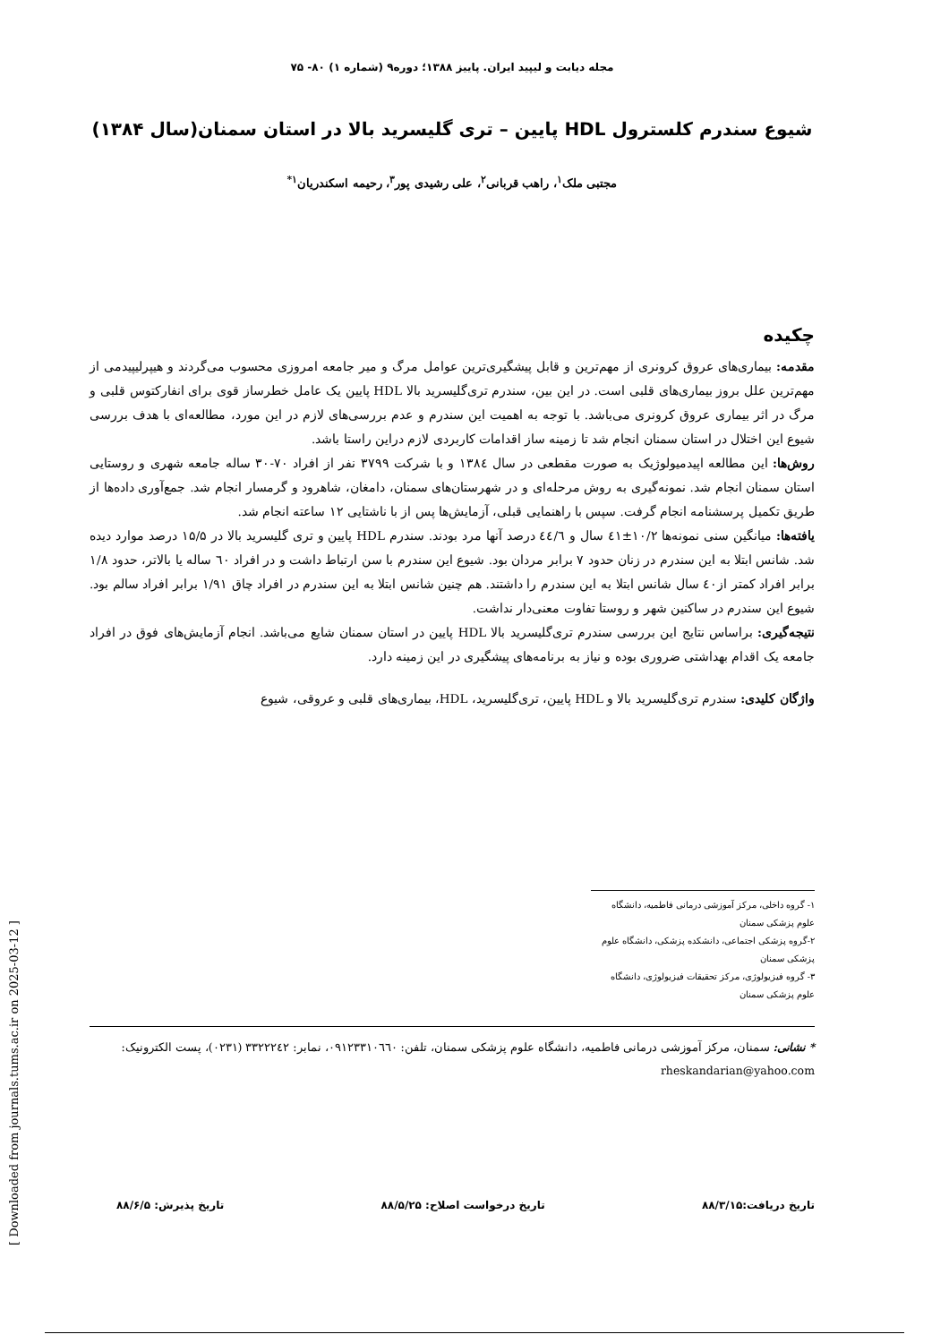مجله دیابت و لیپید ایران. پاییز ۱۳۸۸؛ دوره۹ (شماره ۱) ۸۰- ۷۵
شیوع سندرم کلسترول HDL پایین – تری گلیسرید بالا در استان سمنان(سال ۱۳۸۴)
مجتبی ملک<sup>۱</sup>، راهب قربانی<sup>۲</sup>، علی رشیدی پور<sup>۳</sup>، رحیمه اسکندریان<sup>۱*</sup>
چکیده
مقدمه: بیماری‌های عروق کرونری از مهم‌ترین و قابل پیشگیری‌ترین عوامل مرگ و میر جامعه امروزی محسوب می‌گردند و هیپرلیپیدمی از مهم‌ترین علل بروز بیماری‌های قلبی است. در این بین، سندرم تری‌گلیسرید بالا HDL پایین یک عامل خطرساز قوی برای انفارکتوس قلبی و مرگ در اثر بیماری عروق کرونری می‌باشد. با توجه به اهمیت این سندرم و عدم بررسی‌های لازم در این مورد، مطالعه‌ای با هدف بررسی شیوع این اختلال در استان سمنان انجام شد تا زمینه ساز اقدامات کاربردی لازم دراین راستا باشد.
روش‌ها: این مطالعه اپیدمیولوژیک به صورت مقطعی در سال ۱۳۸٤ و با شرکت ۳۷۹۹ نفر از افراد ۷۰-۳۰ ساله جامعه شهری و روستایی استان سمنان انجام شد. نمونه‌گیری به روش مرحله‌ای و در شهرستان‌های سمنان، دامغان، شاهرود و گرمسار انجام شد. جمع‌آوری داده‌ها از طریق تکمیل پرسشنامه انجام گرفت. سپس با راهنمایی قبلی، آزمایش‌ها پس از با ناشتایی ۱۲ ساعته انجام شد.
یافته‌ها: میانگین سنی نمونه‌ها ۱۰/۲±٤۱ سال و ٤٤/٦ درصد آنها مرد بودند. سندرم HDL پایین و تری گلیسرید بالا در ۱۵/۵ درصد موارد دیده شد. شانس ابتلا به این سندرم در زنان حدود ۷ برابر مردان بود. شیوع این سندرم با سن ارتباط داشت و در افراد ٦۰ ساله یا بالاتر، حدود ۱/۸ برابر افراد کمتر از٤۰ سال شانس ابتلا به این سندرم را داشتند. هم چنین شانس ابتلا به این سندرم در افراد چاق ۱/۹۱ برابر افراد سالم بود. شیوع این سندرم در ساکنین شهر و روستا تفاوت معنی‌دار نداشت.
نتیجه‌گیری: براساس نتایج این بررسی سندرم تری‌گلیسرید بالا HDL پایین در استان سمنان شایع می‌باشد. انجام آزمایش‌های فوق در افراد جامعه یک اقدام بهداشتی ضروری بوده و نیاز به برنامه‌های پیشگیری در این زمینه دارد.
واژگان کلیدی: سندرم تری‌گلیسرید بالا و HDL پایین، تری‌گلیسرید، HDL، بیماری‌های قلبی و عروقی، شیوع
۱- گروه داخلی، مرکز آموزشی درمانی فاطمیه، دانشگاه علوم پزشکی سمنان
۲-گروه پزشکی اجتماعی، دانشکده پزشکی، دانشگاه علوم پزشکی سمنان
۳- گروه فیزیولوژی، مرکز تحقیقات فیزیولوژی، دانشگاه علوم پزشکی سمنان
* نشانی: سمنان، مرکز آموزشی درمانی فاطمیه، دانشگاه علوم پزشکی سمنان، تلفن: ۰۹۱۲۳۳۱۰٦٦۰، نمابر: ۳۳۲۲۲٤۲ (۰۲۳۱)، پست الکترونیک: rheskandarian@yahoo.com
تاریخ دریافت:۸۸/۳/۱۵ تاریخ درخواست اصلاح: ۸۸/۵/۲۵ تاریخ پذیرش: ۸۸/۶/۵
[ Downloaded from journals.tums.ac.ir on 2025-03-12 ]